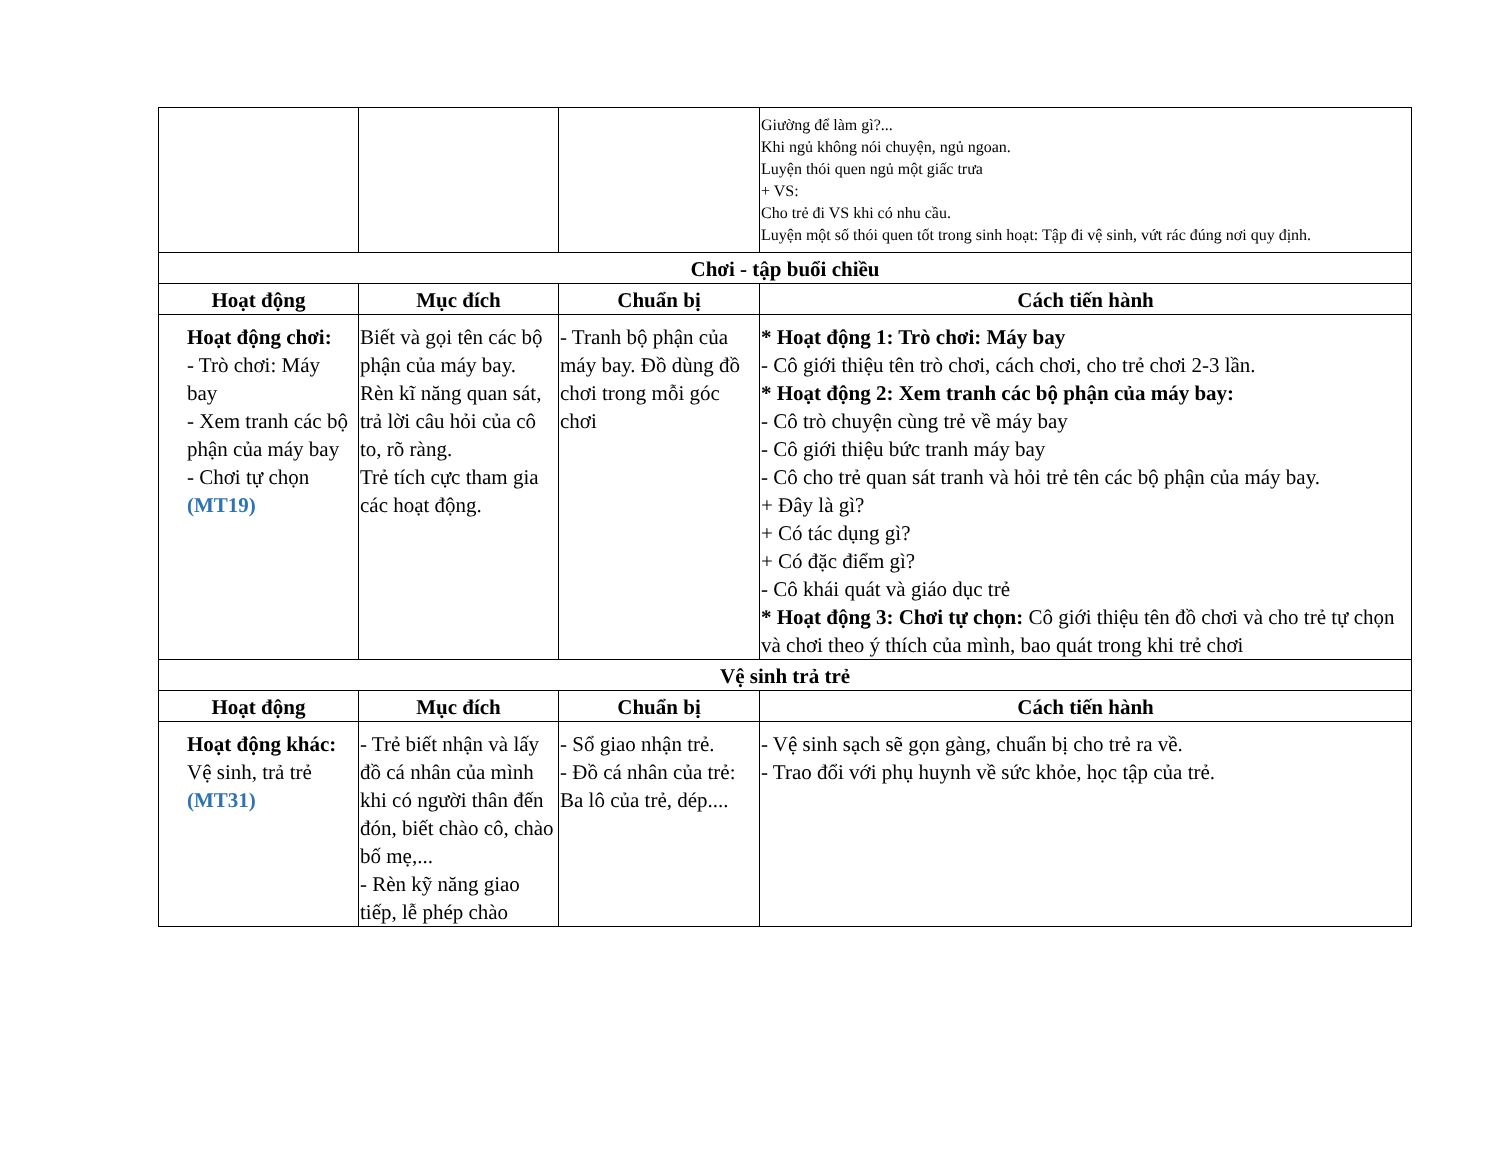| | | | Giường để làm gì?... Khi ngủ không nói chuyện, ngủ ngoan. Luyện thói quen ngủ một giấc trưa + VS: Cho trẻ đi VS khi có nhu cầu. Luyện một số thói quen tốt trong sinh hoạt: Tập đi vệ sinh, vứt rác đúng nơi quy định. |
| Chơi - tập buổi chiều | | | |
| Hoạt động | Mục đích | Chuẩn bị | Cách tiến hành |
| Hoạt động chơi: - Trò chơi: Máy bay - Xem tranh các bộ phận của máy bay - Chơi tự chọn (MT19) | Biết và gọi tên các bộ phận của máy bay. Rèn kĩ năng quan sát, trả lời câu hỏi của cô to, rõ ràng. Trẻ tích cực tham gia các hoạt động. | - Tranh bộ phận của máy bay. Đồ dùng đồ chơi trong mỗi góc chơi | * Hoạt động 1: Trò chơi: Máy bay - Cô giới thiệu tên trò chơi, cách chơi, cho trẻ chơi 2-3 lần. * Hoạt động 2: Xem tranh các bộ phận của máy bay: - Cô trò chuyện cùng trẻ về máy bay - Cô giới thiệu bức tranh máy bay - Cô cho trẻ quan sát tranh và hỏi trẻ tên các bộ phận của máy bay. + Đây là gì? + Có tác dụng gì? + Có đặc điểm gì? - Cô khái quát và giáo dục trẻ * Hoạt động 3: Chơi tự chọn: Cô giới thiệu tên đồ chơi và cho trẻ tự chọn và chơi theo ý thích của mình, bao quát trong khi trẻ chơi |
| Vệ sinh trả trẻ | | | |
| Hoạt động | Mục đích | Chuẩn bị | Cách tiến hành |
| Hoạt động khác: Vệ sinh, trả trẻ (MT31) | - Trẻ biết nhận và lấy đồ cá nhân của mình khi có người thân đến đón, biết chào cô, chào bố mẹ,... - Rèn kỹ năng giao tiếp, lễ phép chào | - Sổ giao nhận trẻ. - Đồ cá nhân của trẻ: Ba lô của trẻ, dép.... | - Vệ sinh sạch sẽ gọn gàng, chuẩn bị cho trẻ ra về. - Trao đổi với phụ huynh về sức khỏe, học tập của trẻ. |